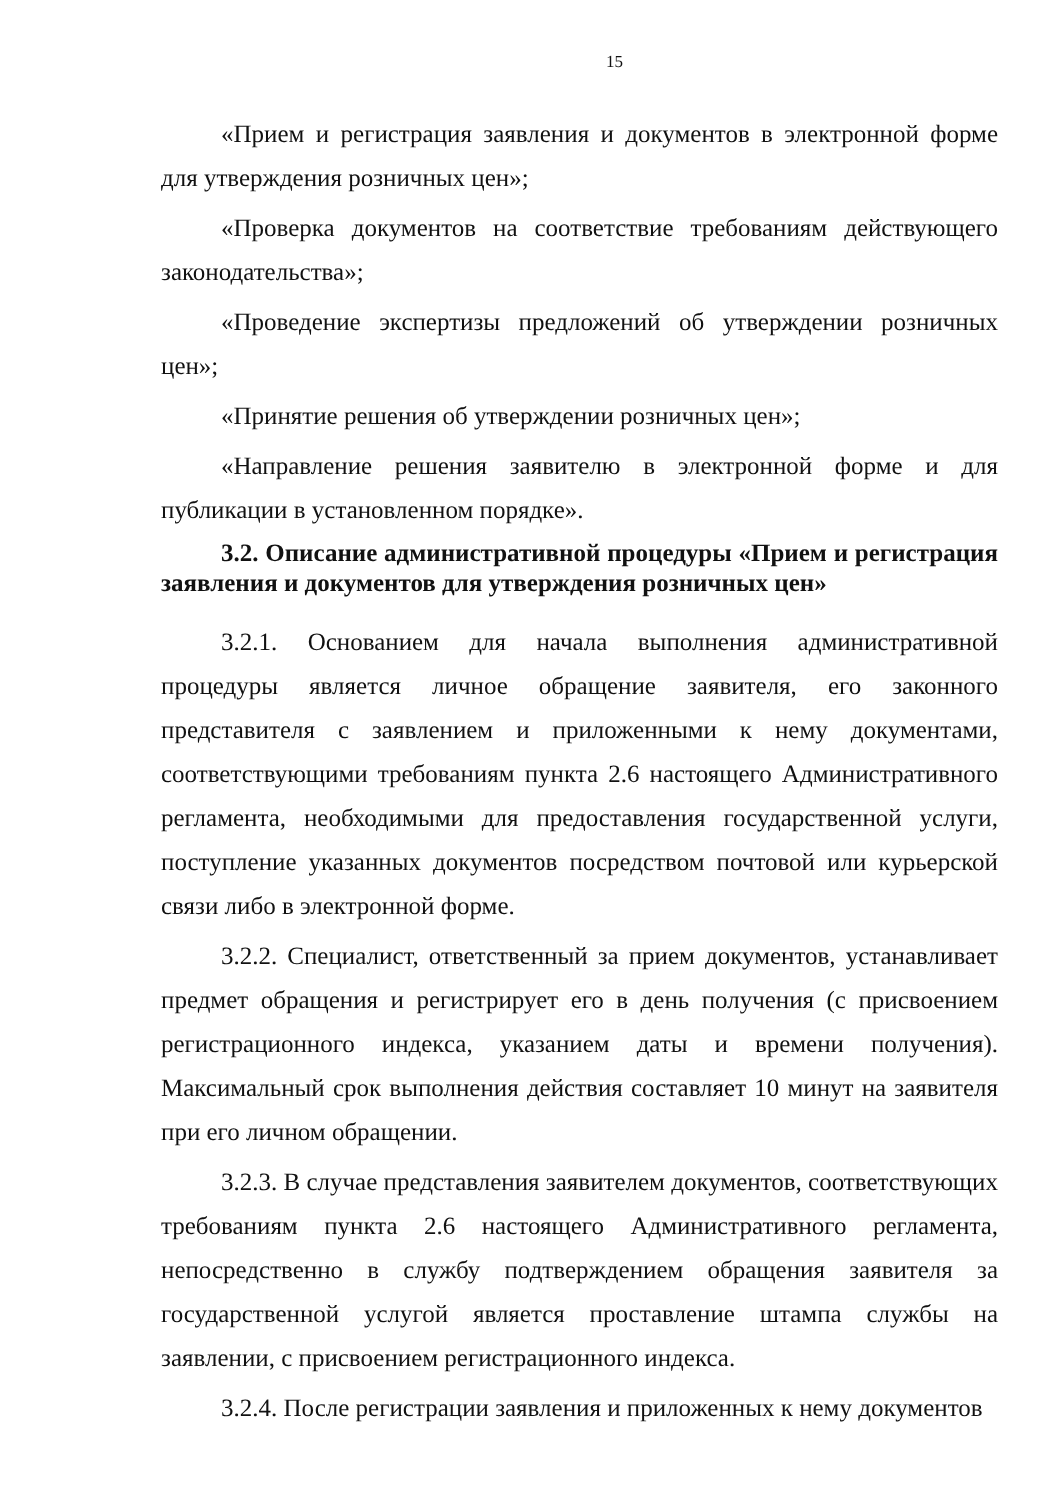15
«Прием и регистрация заявления и документов в электронной форме для утверждения розничных цен»;
«Проверка документов на соответствие требованиям действующего законодательства»;
«Проведение экспертизы предложений об утверждении розничных цен»;
«Принятие решения об утверждении розничных цен»;
«Направление решения заявителю в электронной форме и для публикации в установленном порядке».
3.2. Описание административной процедуры «Прием и регистрация заявления и документов для утверждения розничных цен»
3.2.1. Основанием для начала выполнения административной процедуры является личное обращение заявителя, его законного представителя с заявлением и приложенными к нему документами, соответствующими требованиям пункта 2.6 настоящего Административного регламента, необходимыми для предоставления государственной услуги, поступление указанных документов посредством почтовой или курьерской связи либо в электронной форме.
3.2.2. Специалист, ответственный за прием документов, устанавливает предмет обращения и регистрирует его в день получения (с присвоением регистрационного индекса, указанием даты и времени получения). Максимальный срок выполнения действия составляет 10 минут на заявителя при его личном обращении.
3.2.3. В случае представления заявителем документов, соответствующих требованиям пункта 2.6 настоящего Административного регламента, непосредственно в службу подтверждением обращения заявителя за государственной услугой является проставление штампа службы на заявлении, с присвоением регистрационного индекса.
3.2.4. После регистрации заявления и приложенных к нему документов